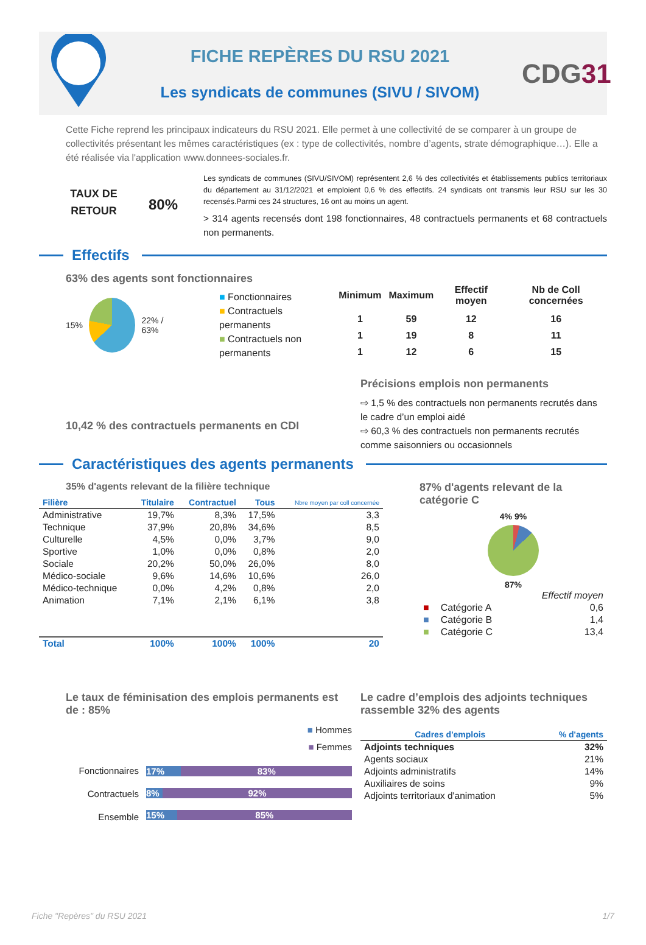FICHE REPÈRES DU RSU 2021
Les syndicats de communes (SIVU / SIVOM)
CDG31
Cette Fiche reprend les principaux indicateurs du RSU 2021. Elle permet à une collectivité de se comparer à un groupe de collectivités présentant les mêmes caractéristiques (ex : type de collectivités, nombre d’agents, strate démographique…). Elle a été réalisée via l'application www.donnees-sociales.fr.
TAUX DE
RETOUR
80%
Les syndicats de communes (SIVU/SIVOM) représentent 2,6 % des collectivités et établissements publics territoriaux du département au 31/12/2021 et emploient 0,6 % des effectifs. 24 syndicats ont transmis leur RSU sur les 30 recensés.Parmi ces 24 structures, 16 ont au moins un agent.
> 314 agents recensés dont 198 fonctionnaires, 48 contractuels permanents et 68 contractuels non permanents.
Effectifs
63% des agents sont fonctionnaires
15% 22% / 63%
■ Fonctionnaires
■ Contractuels permanents
■ Contractuels non permanents
| Minimum | Maximum | Effectif moyen | Nb de Coll concernées |
| --- | --- | --- | --- |
| 1 | 59 | 12 | 16 |
| 1 | 19 | 8 | 11 |
| 1 | 12 | 6 | 15 |
10,42 % des contractuels permanents en CDI
Précisions emplois non permanents
⇨ 1,5 % des contractuels non permanents recrutés dans le cadre d’un emploi aidé
⇨ 60,3 % des contractuels non permanents recrutés comme saisonniers ou occasionnels
Caractéristiques des agents permanents
35% d'agents relevant de la filière technique
| Filière | Titulaire | Contractuel | Tous | Nbre moyen par coll concernée |
| --- | --- | --- | --- | --- |
| Administrative | 19,7% | 8,3% | 17,5% | 3,3 |
| Technique | 37,9% | 20,8% | 34,6% | 8,5 |
| Culturelle | 4,5% | 0,0% | 3,7% | 9,0 |
| Sportive | 1,0% | 0,0% | 0,8% | 2,0 |
| Sociale | 20,2% | 50,0% | 26,0% | 8,0 |
| Médico-sociale | 9,6% | 14,6% | 10,6% | 26,0 |
| Médico-technique | 0,0% | 4,2% | 0,8% | 2,0 |
| Animation | 7,1% | 2,1% | 6,1% | 3,8 |
| Total | 100% | 100% | 100% | 20 |
87% d'agents relevant de la catégorie C
4% 9%
87%
| | | Effectif moyen |
| ■ | Catégorie A | 0,6 |
| ■ | Catégorie B | 1,4 |
| ■ | Catégorie C | 13,4 |
Le taux de féminisation des emplois permanents est de : 85%
■ Hommes
■ Femmes
Fonctionnaires
Contractuels
Ensemble
17% 83%
8% 92%
15% 85%
Le cadre d’emplois des adjoints techniques rassemble 32% des agents
| Cadres d'emplois | % d'agents |
| --- | --- |
| Adjoints techniques | 32% |
| Agents sociaux | 21% |
| Adjoints administratifs | 14% |
| Auxiliaires de soins | 9% |
| Adjoints territoriaux d'animation | 5% |
Fiche "Repères" du RSU 2021 1/7